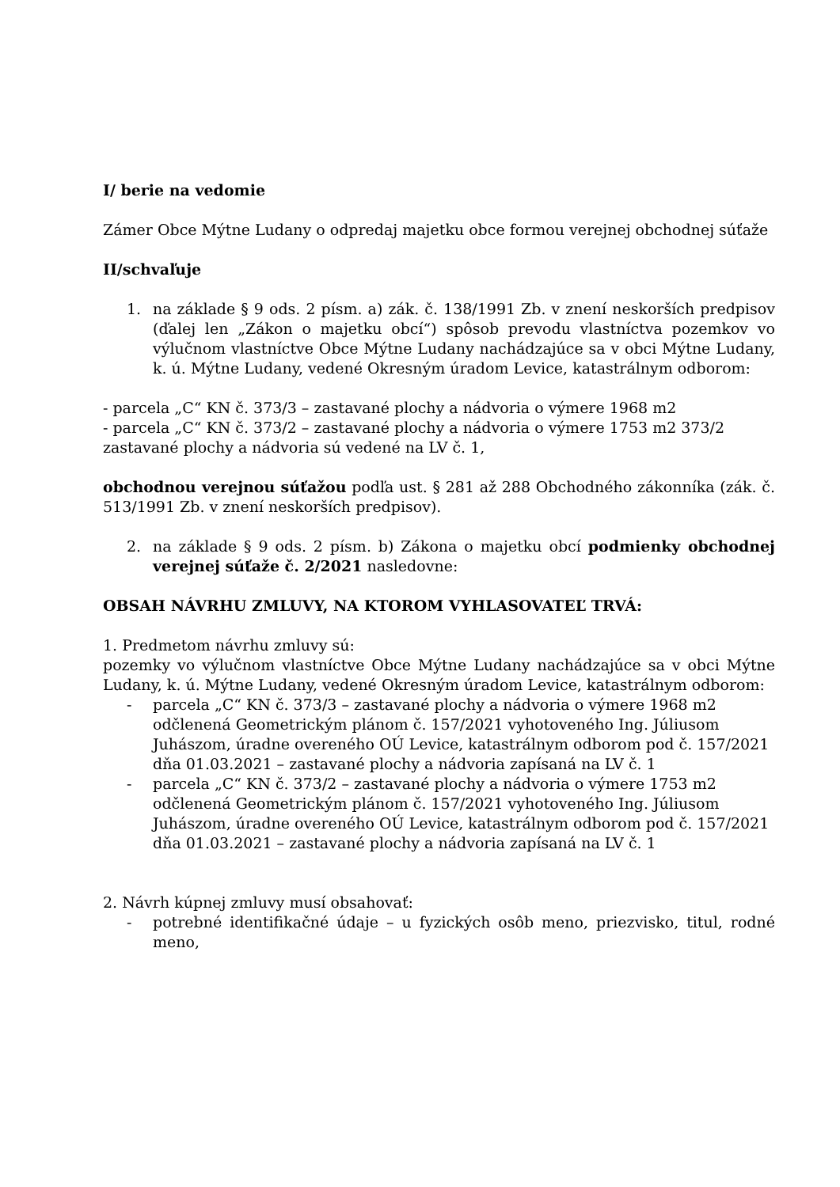I/ berie na vedomie
Zámer Obce Mýtne Ludany o odpredaj majetku obce formou verejnej obchodnej súťaže
II/schvaľuje
1. na základe § 9 ods. 2 písm. a) zák. č. 138/1991 Zb. v znení neskorších predpisov (ďalej len „Zákon o majetku obcí“) spôsob prevodu vlastníctva pozemkov vo výlučnom vlastníctve Obce Mýtne Ludany nachádzajúce sa v obci Mýtne Ludany, k. ú. Mýtne Ludany, vedené Okresným úradom Levice, katastrálnym odborom:
- parcela „C“ KN č. 373/3 – zastavané plochy a nádvoria o výmere 1968 m2
- parcela „C“ KN č. 373/2 – zastavané plochy a nádvoria o výmere 1753 m2 373/2
zastavané plochy a nádvoria sú vedené na LV č. 1,
obchodnou verejnou súťažou podľa ust. § 281 až 288 Obchodného zákonníka (zák. č. 513/1991 Zb. v znení neskorších predpisov).
2. na základe § 9 ods. 2 písm. b) Zákona o majetku obcí podmienky obchodnej verejnej súťaže č. 2/2021 nasledovne:
OBSAH NÁVRHU ZMLUVY, NA KTOROM VYHLASOVATEĽ TRVÁ:
1. Predmetom návrhu zmluvy sú:
pozemky vo výlučnom vlastníctve Obce Mýtne Ludany nachádzajúce sa v obci Mýtne Ludany, k. ú. Mýtne Ludany, vedené Okresným úradom Levice, katastrálnym odborom:
- parcela „C“ KN č. 373/3 – zastavané plochy a nádvoria o výmere 1968 m2 odčlenená Geometrickým plánom č. 157/2021 vyhotoveného Ing. Júliusom Juhászom, úradne overeného OÚ Levice, katastrálnym odborom pod č. 157/2021 dňa 01.03.2021 – zastavané plochy a nádvoria zapísaná na LV č. 1
- parcela „C“ KN č. 373/2 – zastavané plochy a nádvoria o výmere 1753 m2 odčlenená Geometrickým plánom č. 157/2021 vyhotoveného Ing. Júliusom Juhászom, úradne overeného OÚ Levice, katastrálnym odborom pod č. 157/2021 dňa 01.03.2021 – zastavané plochy a nádvoria zapísaná na LV č. 1
2. Návrh kúpnej zmluvy musí obsahovať:
- potrebné identifikačné údaje – u fyzických osôb meno, priezvisko, titul, rodné meno,